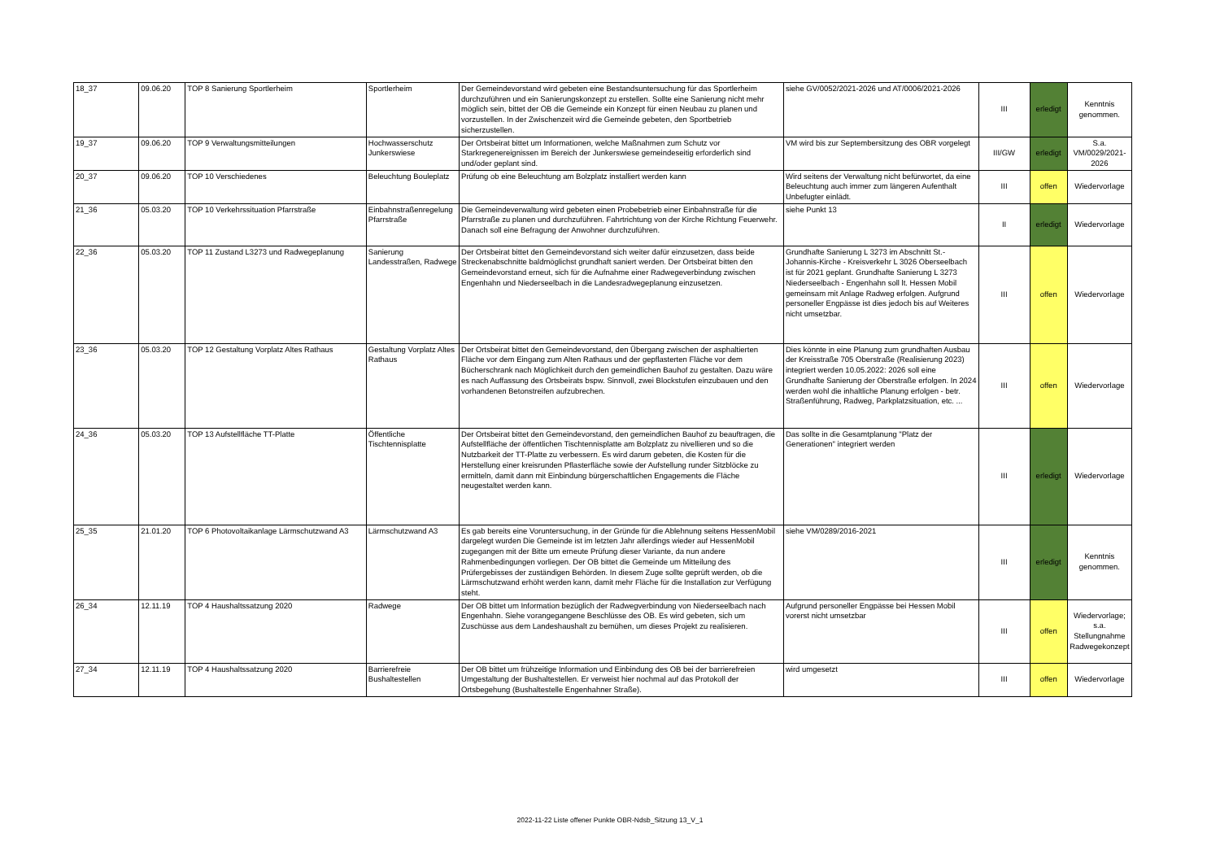| 18_37 | 09.06.20 | TOP 8 Sanierung Sportlerheim | Sportlerheim | Der Gemeindevorstand wird gebeten eine Bestandsuntersuchung für das Sportlerheim durchzuführen und ein Sanierungskonzept zu erstellen. Sollte eine Sanierung nicht mehr möglich sein, bittet der OB die Gemeinde ein Konzept für einen Neubau zu planen und vorzustellen. In der Zwischenzeit wird die Gemeinde gebeten, den Sportbetrieb sicherzustellen. | siehe GV/0052/2021-2026 und AT/0006/2021-2026 | III | erledigt | Kenntnis genommen. |
| 19_37 | 09.06.20 | TOP 9 Verwaltungsmitteilungen | Hochwasserschutz Junkerswiese | Der Ortsbeirat bittet um Informationen, welche Maßnahmen zum Schutz vor Starkregenereignissen im Bereich der Junkerswiese gemeindeseitig erforderlich sind und/oder geplant sind. | VM wird bis zur Septembersitzung des OBR vorgelegt | III/GW | erledigt | S.a. VM/0029/2021-2026 |
| 20_37 | 09.06.20 | TOP 10 Verschiedenes | Beleuchtung Bouleplatz | Prüfung ob eine Beleuchtung am Bolzplatz installiert werden kann | Wird seitens der Verwaltung nicht befürwortet, da eine Beleuchtung auch immer zum längeren Aufenthalt Unbefugter einlädt. | III | offen | Wiedervorlage |
| 21_36 | 05.03.20 | TOP 10 Verkehrssituation Pfarrstraße | Einbahnstraßenregelung Pfarrstraße | Die Gemeindeverwaltung wird gebeten einen Probebetrieb einer Einbahnstraße für die Pfarrstraße zu planen und durchzuführen. Fahrtrichtung von der Kirche Richtung Feuerwehr. Danach soll eine Befragung der Anwohner durchzuführen. | siehe Punkt 13 | II | erledigt | Wiedervorlage |
| 22_36 | 05.03.20 | TOP 11 Zustand L3273 und Radwegeplanung | Sanierung Landesstraßen, Radwege | Der Ortsbeirat bittet den Gemeindevorstand sich weiter dafür einzusetzen, dass beide Streckenabschnitte baldmöglichst grundhaft saniert werden. Der Ortsbeirat bitten den Gemeindevorstand erneut, sich für die Aufnahme einer Radwegeverbindung zwischen Engenhahn und Niederseelbach in die Landesradwegeplanung einzusetzen. | Grundhafte Sanierung L 3273 im Abschnitt St.-Johannis-Kirche - Kreisverkehr L 3026 Oberseelbach ist für 2021 geplant. Grundhafte Sanierung L 3273 Niederseelbach - Engenhahn soll lt. Hessen Mobil gemeinsam mit Anlage Radweg erfolgen. Aufgrund personeller Engpässe ist dies jedoch bis auf Weiteres nicht umsetzbar. | III | offen | Wiedervorlage |
| 23_36 | 05.03.20 | TOP 12 Gestaltung Vorplatz Altes Rathaus | Gestaltung Vorplatz Altes Rathaus | Der Ortsbeirat bittet den Gemeindevorstand, den Übergang zwischen der asphaltierten Fläche vor dem Eingang zum Alten Rathaus und der gepflasterten Fläche vor dem Bücherschrank nach Möglichkeit durch den gemeindlichen Bauhof zu gestalten. Dazu wäre es nach Auffassung des Ortsbeirats bspw. Sinnvoll, zwei Blockstufen einzubauen und den vorhandenen Betonstreifen aufzubrechen. | Dies könnte in eine Planung zum grundhaften Ausbau der Kreisstraße 705 Oberstraße (Realisierung 2023) integriert werden 10.05.2022: 2026 soll eine Grundhafte Sanierung der Oberstraße erfolgen. In 2024 werden wohl die inhaltliche Planung erfolgen - betr. Straßenführung, Radweg, Parkplatzsituation, etc. ... | III | offen | Wiedervorlage |
| 24_36 | 05.03.20 | TOP 13 Aufstellfläche TT-Platte | Öffentliche Tischtennisplatte | Der Ortsbeirat bittet den Gemeindevorstand, den gemeindlichen Bauhof zu beauftragen, die Aufstellfläche der öffentlichen Tischtennisplatte am Bolzplatz zu nivellieren und so die Nutzbarkeit der TT-Platte zu verbessern. Es wird darum gebeten, die Kosten für die Herstellung einer kreisrunden Pflasterfläche sowie der Aufstellung runder Sitzblöcke zu ermitteln, damit dann mit Einbindung bürgerschaftlichen Engagements die Fläche neugestaltet werden kann. | Das sollte in die Gesamtplanung "Platz der Generationen" integriert werden | III | erledigt | Wiedervorlage |
| 25_35 | 21.01.20 | TOP 6 Photovoltaikanlage Lärmschutzwand A3 | Lärmschutzwand A3 | Es gab bereits eine Voruntersuchung, in der Gründe für die Ablehnung seitens HessenMobil dargelegt wurden Die Gemeinde ist im letzten Jahr allerdings wieder auf HessenMobil zugegangen mit der Bitte um erneute Prüfung dieser Variante, da nun andere Rahmenbedingungen vorliegen. Der OB bittet die Gemeinde um Mitteilung des Prüfergebisses der zuständigen Behörden. In diesem Zuge sollte geprüft werden, ob die Lärmschutzwand erhöht werden kann, damit mehr Fläche für die Installation zur Verfügung steht. | siehe VM/0289/2016-2021 | III | erledigt | Kenntnis genommen. |
| 26_34 | 12.11.19 | TOP 4 Haushaltssatzung 2020 | Radwege | Der OB bittet um Information bezüglich der Radwegverbindung von Niederseelbach nach Engenhahn. Siehe vorangegangene Beschlüsse des OB. Es wird gebeten, sich um Zuschüsse aus dem Landeshaushalt zu bemühen, um dieses Projekt zu realisieren. | Aufgrund personeller Engpässe bei Hessen Mobil vorerst nicht umsetzbar | III | offen | Wiedervorlage; s.a. Stellungnahme Radwegekonzept |
| 27_34 | 12.11.19 | TOP 4 Haushaltssatzung 2020 | Barrierefreie Bushaltestellen | Der OB bittet um frühzeitige Information und Einbindung des OB bei der barrierefreien Umgestaltung der Bushaltestellen. Er verweist hier nochmal auf das Protokoll der Ortsbegehung (Bushaltestelle Engenhahner Straße). | wird umgesetzt | III | offen | Wiedervorlage |
2022-11-22 Liste offener Punkte OBR-Ndsb_Sitzung 13_V_1